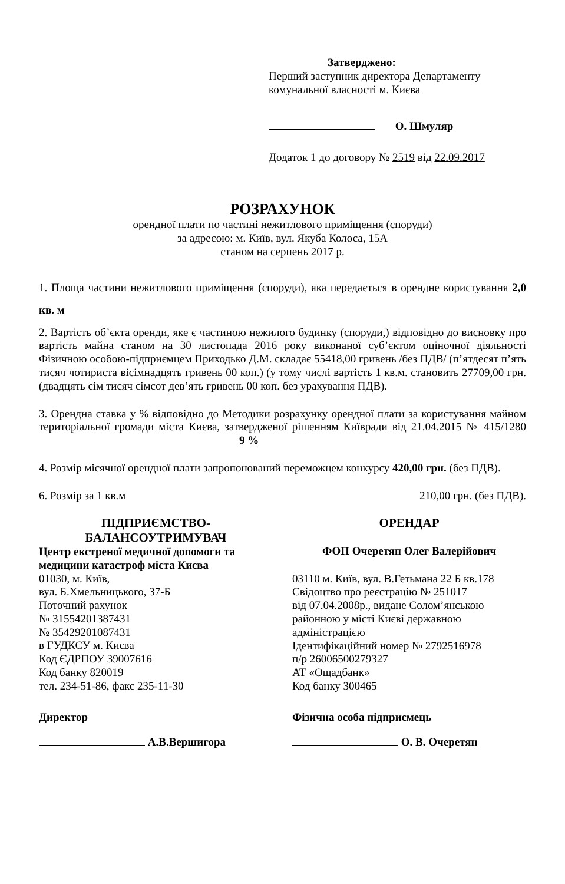Затверджено:
Перший заступник директора Департаменту комунальної власності м. Києва
О. Шмуляр
Додаток 1 до договору № 2519 від 22.09.2017
РОЗРАХУНОК
орендної плати по частині нежитлового приміщення (споруди)
за адресою: м. Київ, вул. Якуба Колоса, 15А
станом на серпень 2017 р.
1. Площа частини нежитлового приміщення (споруди), яка передається в орендне користування 2,0 кв. м
2. Вартість об’єкта оренди, яке є частиною нежилого будинку (споруди,) відповідно до висновку про вартість майна станом на 30 листопада 2016 року виконаної суб’єктом оціночної діяльності Фізичною особою-підприємцем Приходько Д.М. складає 55418,00 гривень /без ПДВ/ (п’ятдесят п’ять тисяч чотириста вісімнадцять гривень 00 коп.) (у тому числі вартість 1 кв.м. становить 27709,00 грн. (двадцять сім тисяч сімсот дев’ять гривень 00 коп. без урахування ПДВ).
3. Орендна ставка у % відповідно до Методики розрахунку орендної плати за користування майном територіальної громади міста Києва, затвердженої рішенням Київради від 21.04.2015 № 415/1280 9 %
4. Розмір місячної орендної плати запропонований переможцем конкурсу 420,00 грн. (без ПДВ).
6. Розмір за 1 кв.м 210,00 грн. (без ПДВ).
ПІДПРИЄМСТВО-
БАЛАНСОУТРИМУВАЧ
Центр екстреної медичної допомоги та медицини катастроф міста Києва
01030, м. Київ,
вул. Б.Хмельницького, 37-Б
Поточний рахунок
№ 31554201387431
№ 35429201087431
в ГУДКСУ м. Києва
Код ЄДРПОУ 39007616
Код банку 820019
тел. 234-51-86, факс 235-11-30
Директор
А.В.Вершигора
ОРЕНДАР
ФОП Очеретян Олег Валерійович
03110 м. Київ, вул. В.Гетьмана 22 Б кв.178
Свідоцтво про реєстрацію № 251017
від 07.04.2008р., видане Солом’янською районною у місті Києві державною адміністрацією
Ідентифікаційний номер № 2792516978
п/р 26006500279327
АТ «Ощадбанк»
Код банку 300465
Фізична особа підприємець
О. В. Очеретян